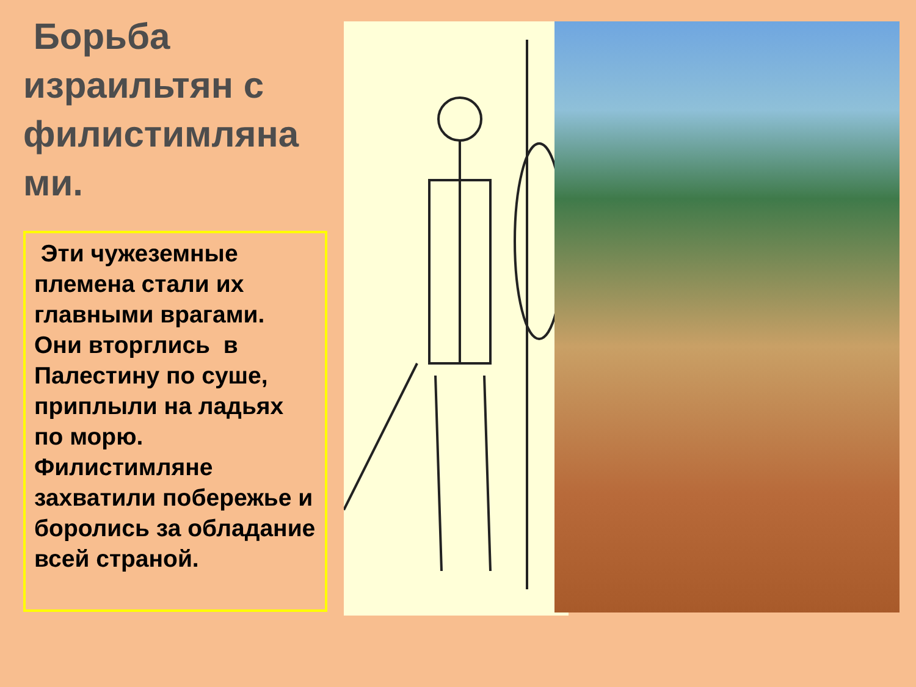Борьба израильтян с филистимляна ми.
Эти чужеземные племена стали их главными врагами. Они вторглись в Палестину по суше, приплыли на ладьях по морю. Филистимляне захватили побережье и боролись за обладание всей страной.